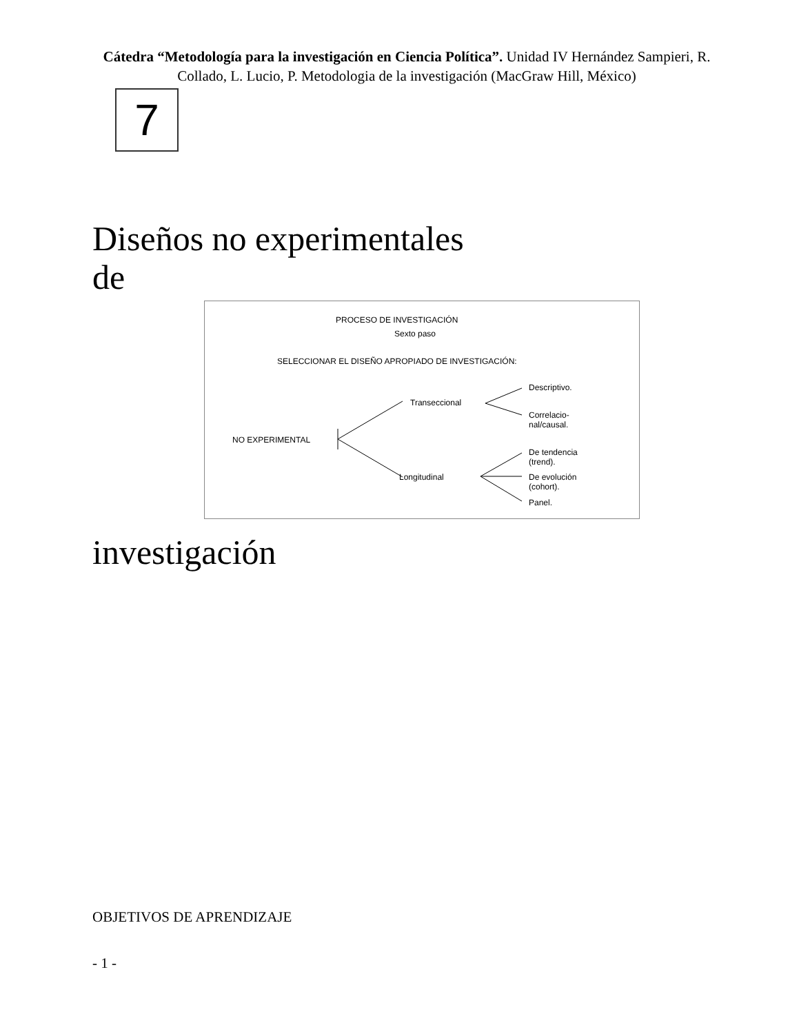Cátedra “Metodología para la investigación en Ciencia Política”. Unidad IV Hernández Sampieri, R. Collado, L. Lucio, P. Metodologia de la investigación (MacGraw Hill, México)
7
Diseños no experimentales
de
PROCESO DE INVESTIGACIÓN
Sexto paso
SELECCIONAR EL DISEÑO APROPIADO DE INVESTIGACIÓN:
NO EXPERIMENTAL
Transeccional
Longitudinal
Descriptivo.
Correlacio-
nal/causal.
De tendencia
(trend).
De evolución
(cohort).
Panel.
investigación
OBJETIVOS DE APRENDIZAJE
- 1 -